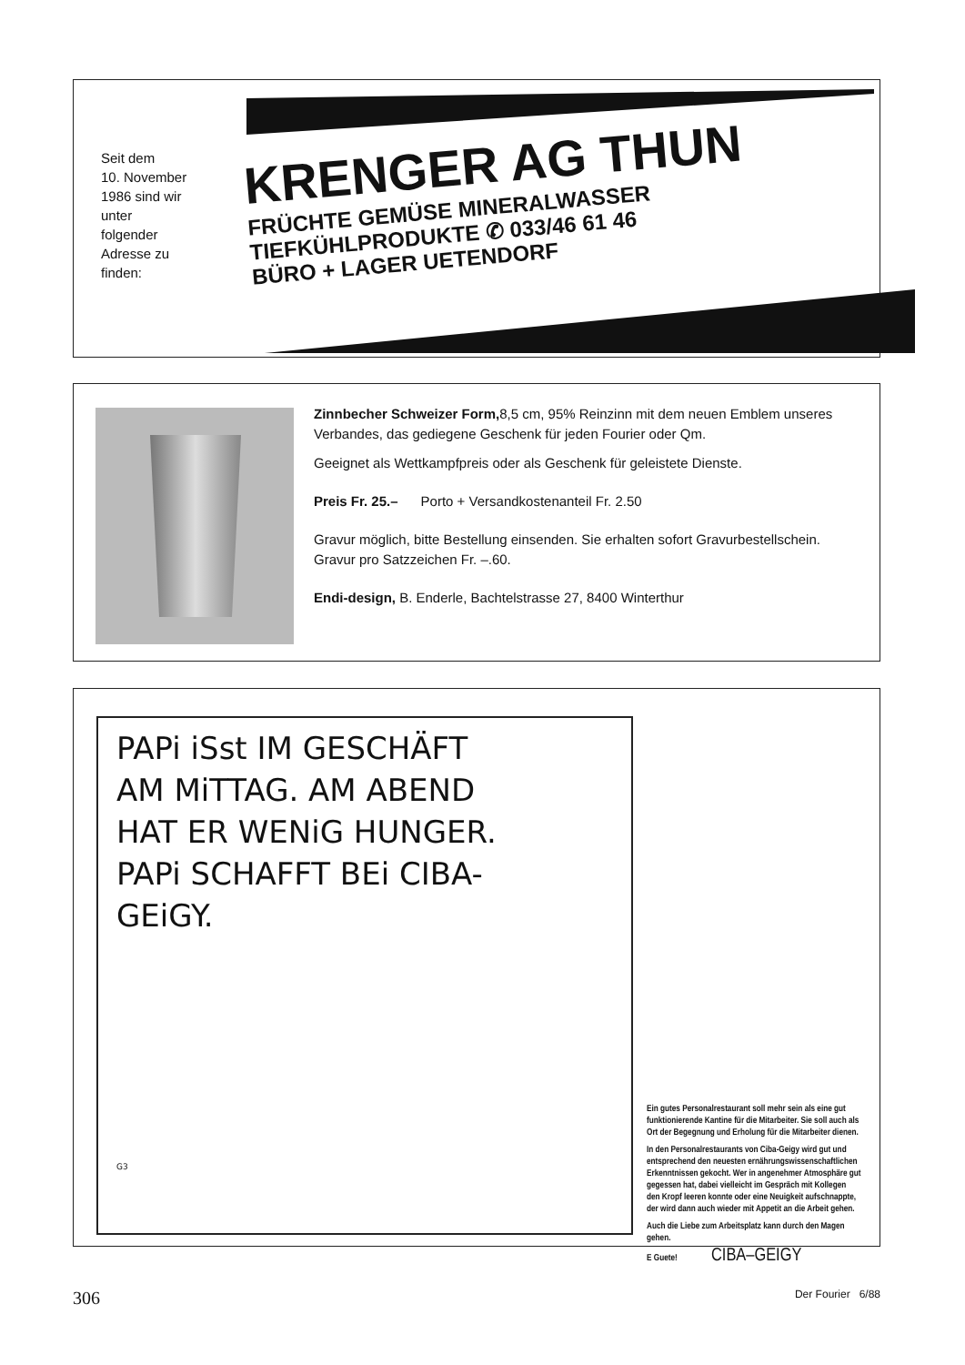Seit dem
10. November
1986 sind wir
unter
folgender
Adresse zu
finden:
KRENGER AG THUN
FRÜCHTE GEMÜSE MINERALWASSER
TIEFKÜHLPRODUKTE ✆ 033/46 61 46
BÜRO + LAGER UETENDORF
Zinnbecher Schweizer Form, 8,5 cm, 95% Reinzinn mit dem neuen Emblem unseres Verbandes, das gediegene Geschenk für jeden Fourier oder Qm.
Geeignet als Wettkampfpreis oder als Geschenk für geleistete Dienste.
Preis Fr. 25.– Porto + Versandkostenanteil Fr. 2.50
Gravur möglich, bitte Bestellung einsenden. Sie erhalten sofort Gravurbestellschein. Gravur pro Satzzeichen Fr. –.60.
Endi-design, B. Enderle, Bachtelstrasse 27, 8400 Winterthur
PAPi iSst IM GESCHÄFT
AM MiTTAG. AM ABEND
HAT ER WENiG HUNGER.
PAPi SCHAFFT BEi CIBA-
GEiGY.
G3
Ein gutes Personalrestaurant soll mehr sein als eine gut funktionierende Kantine für die Mitarbeiter. Sie soll auch als Ort der Begegnung und Erholung für die Mitarbeiter dienen.
In den Personalrestaurants von Ciba-Geigy wird gut und entsprechend den neuesten ernährungswissenschaftlichen Erkenntnissen gekocht. Wer in angenehmer Atmosphäre gut gegessen hat, dabei vielleicht im Gespräch mit Kollegen den Kropf leeren konnte oder eine Neuigkeit aufschnappte, der wird dann auch wieder mit Appetit an die Arbeit gehen.
Auch die Liebe zum Arbeitsplatz kann durch den Magen gehen.
E Guete! CIBA–GEIGY
306 Der Fourier 6/88